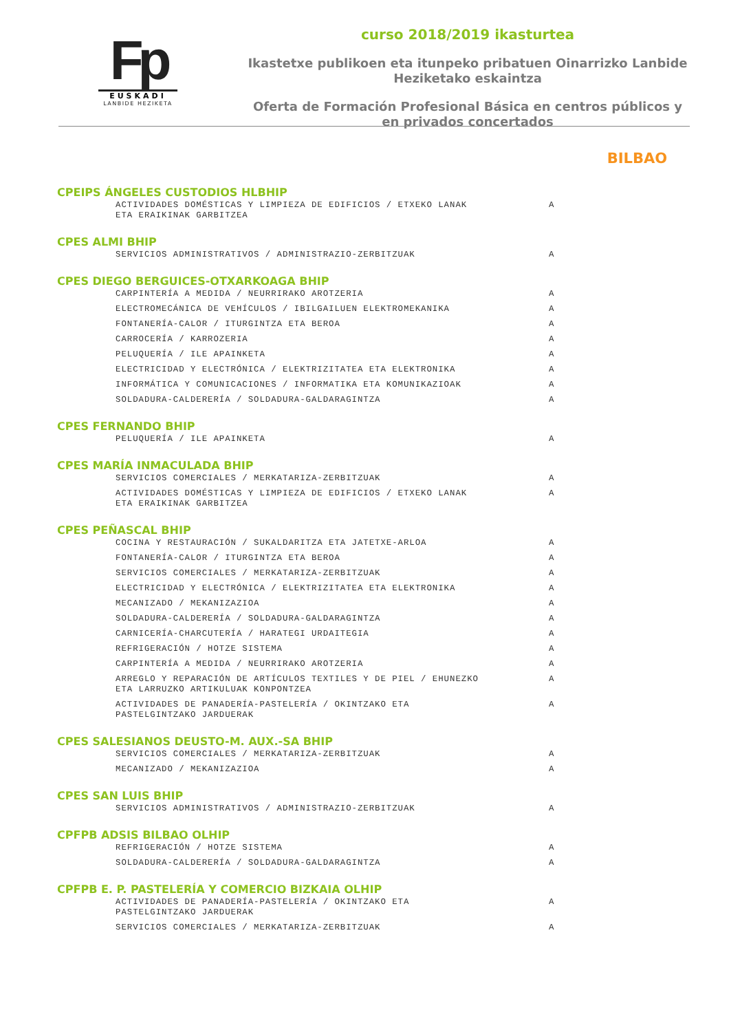Fp
EUSKADI
LANBIDE HEZIKETA
curso 2018/2019 ikasturtea
Ikastetxe publikoen eta itunpeko pribatuen Oinarrizko Lanbide Heziketako eskaintza
Oferta de Formación Profesional Básica en centros públicos y en privados concertados
BILBAO
CPEIPS ÁNGELES CUSTODIOS HLBHIP
| ACTIVIDADES DOMÉSTICAS Y LIMPIEZA DE EDIFICIOS / ETXEKO LANAK ETA ERAIKINAK GARBITZEA | A |
CPES ALMI BHIP
| SERVICIOS ADMINISTRATIVOS / ADMINISTRAZIO-ZERBITZUAK | A |
CPES DIEGO BERGUICES-OTXARKOAGA BHIP
| CARPINTERÍA A MEDIDA / NEURRIRAKO AROTZERIA | A |
| ELECTROMECÁNICA DE VEHÍCULOS / IBILGAILUEN ELEKTROMEKANIKA | A |
| FONTANERÍA-CALOR / ITURGINTZA ETA BEROA | A |
| CARROCERÍA / KARROZERIA | A |
| PELUQUERÍA / ILE APAINKETA | A |
| ELECTRICIDAD Y ELECTRÓNICA / ELEKTRIZITATEA ETA ELEKTRONIKA | A |
| INFORMÁTICA Y COMUNICACIONES / INFORMATIKA ETA KOMUNIKAZIOAK | A |
| SOLDADURA-CALDERERÍA / SOLDADURA-GALDARAGINTZA | A |
CPES FERNANDO BHIP
| PELUQUERÍA / ILE APAINKETA | A |
CPES MARÍA INMACULADA BHIP
| SERVICIOS COMERCIALES / MERKATARIZA-ZERBITZUAK | A |
| ACTIVIDADES DOMÉSTICAS Y LIMPIEZA DE EDIFICIOS / ETXEKO LANAK ETA ERAIKINAK GARBITZEA | A |
CPES PEÑASCAL BHIP
| COCINA Y RESTAURACIÓN / SUKALDARITZA ETA JATETXE-ARLOA | A |
| FONTANERÍA-CALOR / ITURGINTZA ETA BEROA | A |
| SERVICIOS COMERCIALES / MERKATARIZA-ZERBITZUAK | A |
| ELECTRICIDAD Y ELECTRÓNICA / ELEKTRIZITATEA ETA ELEKTRONIKA | A |
| MECANIZADO / MEKANIZAZIOA | A |
| SOLDADURA-CALDERERÍA / SOLDADURA-GALDARAGINTZA | A |
| CARNICERÍA-CHARCUTERÍA / HARATEGI URDAITEGIA | A |
| REFRIGERACIÓN / HOTZE SISTEMA | A |
| CARPINTERÍA A MEDIDA / NEURRIRAKO AROTZERIA | A |
| ARREGLO Y REPARACIÓN DE ARTÍCULOS TEXTILES Y DE PIEL / EHUNEZKO ETA LARRUZKO ARTIKULUAK KONPONTZEA | A |
| ACTIVIDADES DE PANADERÍA-PASTELERÍA / OKINTZAKO ETA PASTELGINTZAKO JARDUERAK | A |
CPES SALESIANOS DEUSTO-M. AUX.-SA BHIP
| SERVICIOS COMERCIALES / MERKATARIZA-ZERBITZUAK | A |
| MECANIZADO / MEKANIZAZIOA | A |
CPES SAN LUIS BHIP
| SERVICIOS ADMINISTRATIVOS / ADMINISTRAZIO-ZERBITZUAK | A |
CPFPB ADSIS BILBAO OLHIP
| REFRIGERACIÓN / HOTZE SISTEMA | A |
| SOLDADURA-CALDERERÍA / SOLDADURA-GALDARAGINTZA | A |
CPFPB E. P. PASTELERÍA Y COMERCIO BIZKAIA OLHIP
| ACTIVIDADES DE PANADERÍA-PASTELERÍA / OKINTZAKO ETA PASTELGINTZAKO JARDUERAK | A |
| SERVICIOS COMERCIALES / MERKATARIZA-ZERBITZUAK | A |